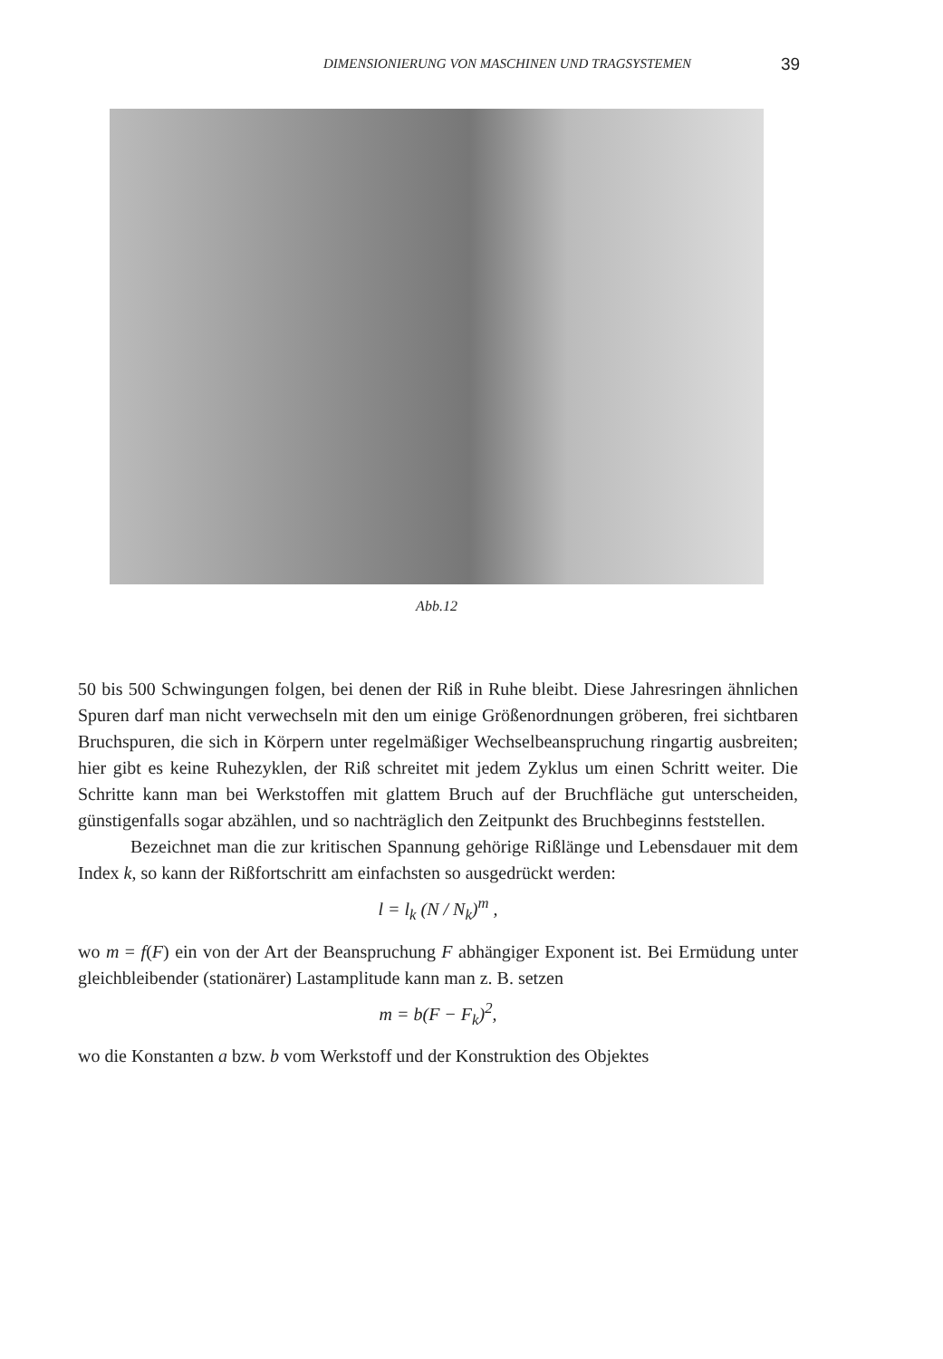DIMENSIONIERUNG VON MASCHINEN UND TRAGSYSTEMEN 39
Abb.12
50 bis 500 Schwingungen folgen, bei denen der Riß in Ruhe bleibt. Diese Jahresringen ähnlichen Spuren darf man nicht verwechseln mit den um einige Größenordnungen gröberen, frei sichtbaren Bruchspuren, die sich in Körpern unter regelmäßiger Wechselbeanspruchung ringartig ausbreiten; hier gibt es keine Ruhezyklen, der Riß schreitet mit jedem Zyklus um einen Schritt weiter. Die Schritte kann man bei Werkstoffen mit glattem Bruch auf der Bruchfläche gut unterscheiden, günstigenfalls sogar abzählen, und so nachträglich den Zeitpunkt des Bruchbeginns feststellen.
Bezeichnet man die zur kritischen Spannung gehörige Rißlänge und Lebensdauer mit dem Index k, so kann der Rißfortschritt am einfachsten so ausgedrückt werden:
l = l<sub>k</sub> (N / N<sub>k</sub>)<sup>m</sup> ,
wo m = f(F) ein von der Art der Beanspruchung F abhängiger Exponent ist. Bei Ermüdung unter gleichbleibender (stationärer) Lastamplitude kann man z. B. setzen
m = b(F − F<sub>k</sub>)<sup>2</sup>,
wo die Konstanten a bzw. b vom Werkstoff und der Konstruktion des Objektes